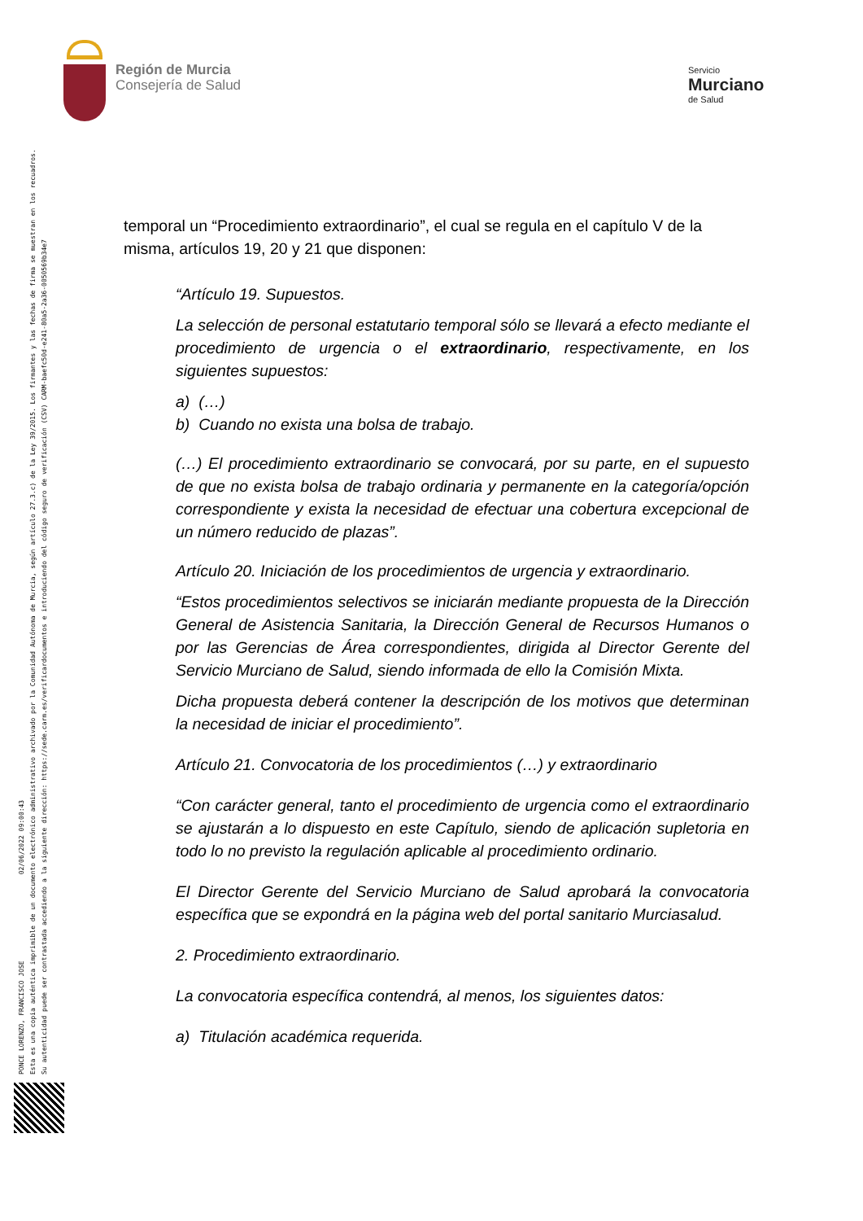Región de Murcia
Consejería de Salud
Servicio
Murciano
de Salud
PONCE LORENZO, FRANCISCO JOSE 02/06/2022 09:00:43
Esta es una copia auténtica imprimible de un documento electrónico administrativo archivado por la Comunidad Autónoma de Murcia, según artículo 27.3.c) de la Ley 39/2015. Los firmantes y las fechas de firma se muestran en los recuadros.
Su autenticidad puede ser contrastada accediendo a la siguiente dirección: https://sede.carm.es/verificardocumentos e introduciendo del código seguro de verificación (CSV) CARM-baefc50d-e241-80a5-2a36-0050569b34e7
temporal un “Procedimiento extraordinario”, el cual se regula en el capítulo V de la misma, artículos 19, 20 y 21 que disponen:
“Artículo 19. Supuestos.
La selección de personal estatutario temporal sólo se llevará a efecto mediante el procedimiento de urgencia o el extraordinario, respectivamente, en los siguientes supuestos:
a) (…)
b) Cuando no exista una bolsa de trabajo.
(…) El procedimiento extraordinario se convocará, por su parte, en el supuesto de que no exista bolsa de trabajo ordinaria y permanente en la categoría/opción correspondiente y exista la necesidad de efectuar una cobertura excepcional de un número reducido de plazas”.
Artículo 20. Iniciación de los procedimientos de urgencia y extraordinario.
“Estos procedimientos selectivos se iniciarán mediante propuesta de la Dirección General de Asistencia Sanitaria, la Dirección General de Recursos Humanos o por las Gerencias de Área correspondientes, dirigida al Director Gerente del Servicio Murciano de Salud, siendo informada de ello la Comisión Mixta.
Dicha propuesta deberá contener la descripción de los motivos que determinan la necesidad de iniciar el procedimiento”.
Artículo 21. Convocatoria de los procedimientos (…) y extraordinario
“Con carácter general, tanto el procedimiento de urgencia como el extraordinario se ajustarán a lo dispuesto en este Capítulo, siendo de aplicación supletoria en todo lo no previsto la regulación aplicable al procedimiento ordinario.
El Director Gerente del Servicio Murciano de Salud aprobará la convocatoria específica que se expondrá en la página web del portal sanitario Murciasalud.
2. Procedimiento extraordinario.
La convocatoria específica contendrá, al menos, los siguientes datos:
a) Titulación académica requerida.